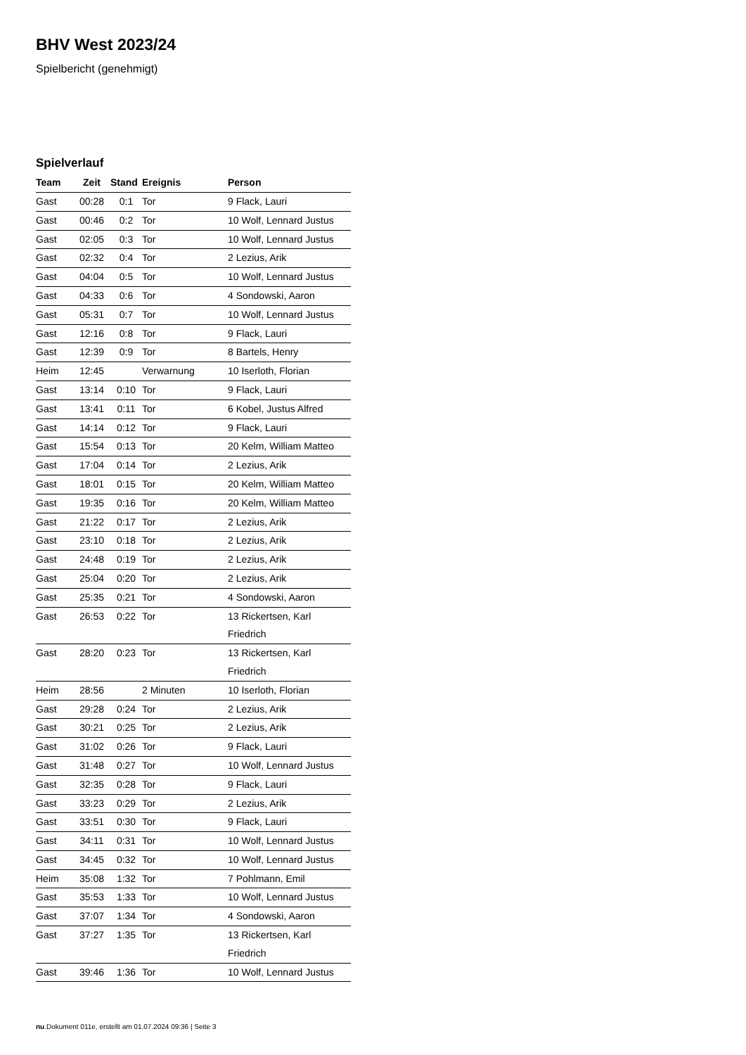BHV West 2023/24
Spielbericht (genehmigt)
Spielverlauf
| Team | Zeit | Stand | Ereignis | Person |
| --- | --- | --- | --- | --- |
| Gast | 00:28 | 0:1 | Tor | 9 Flack, Lauri |
| Gast | 00:46 | 0:2 | Tor | 10 Wolf, Lennard Justus |
| Gast | 02:05 | 0:3 | Tor | 10 Wolf, Lennard Justus |
| Gast | 02:32 | 0:4 | Tor | 2 Lezius, Arik |
| Gast | 04:04 | 0:5 | Tor | 10 Wolf, Lennard Justus |
| Gast | 04:33 | 0:6 | Tor | 4 Sondowski, Aaron |
| Gast | 05:31 | 0:7 | Tor | 10 Wolf, Lennard Justus |
| Gast | 12:16 | 0:8 | Tor | 9 Flack, Lauri |
| Gast | 12:39 | 0:9 | Tor | 8 Bartels, Henry |
| Heim | 12:45 | | Verwarnung | 10 Iserloth, Florian |
| Gast | 13:14 | 0:10 | Tor | 9 Flack, Lauri |
| Gast | 13:41 | 0:11 | Tor | 6 Kobel, Justus Alfred |
| Gast | 14:14 | 0:12 | Tor | 9 Flack, Lauri |
| Gast | 15:54 | 0:13 | Tor | 20 Kelm, William Matteo |
| Gast | 17:04 | 0:14 | Tor | 2 Lezius, Arik |
| Gast | 18:01 | 0:15 | Tor | 20 Kelm, William Matteo |
| Gast | 19:35 | 0:16 | Tor | 20 Kelm, William Matteo |
| Gast | 21:22 | 0:17 | Tor | 2 Lezius, Arik |
| Gast | 23:10 | 0:18 | Tor | 2 Lezius, Arik |
| Gast | 24:48 | 0:19 | Tor | 2 Lezius, Arik |
| Gast | 25:04 | 0:20 | Tor | 2 Lezius, Arik |
| Gast | 25:35 | 0:21 | Tor | 4 Sondowski, Aaron |
| Gast | 26:53 | 0:22 | Tor | 13 Rickertsen, Karl Friedrich |
| Gast | 28:20 | 0:23 | Tor | 13 Rickertsen, Karl Friedrich |
| Heim | 28:56 | | 2 Minuten | 10 Iserloth, Florian |
| Gast | 29:28 | 0:24 | Tor | 2 Lezius, Arik |
| Gast | 30:21 | 0:25 | Tor | 2 Lezius, Arik |
| Gast | 31:02 | 0:26 | Tor | 9 Flack, Lauri |
| Gast | 31:48 | 0:27 | Tor | 10 Wolf, Lennard Justus |
| Gast | 32:35 | 0:28 | Tor | 9 Flack, Lauri |
| Gast | 33:23 | 0:29 | Tor | 2 Lezius, Arik |
| Gast | 33:51 | 0:30 | Tor | 9 Flack, Lauri |
| Gast | 34:11 | 0:31 | Tor | 10 Wolf, Lennard Justus |
| Gast | 34:45 | 0:32 | Tor | 10 Wolf, Lennard Justus |
| Heim | 35:08 | 1:32 | Tor | 7 Pohlmann, Emil |
| Gast | 35:53 | 1:33 | Tor | 10 Wolf, Lennard Justus |
| Gast | 37:07 | 1:34 | Tor | 4 Sondowski, Aaron |
| Gast | 37:27 | 1:35 | Tor | 13 Rickertsen, Karl Friedrich |
| Gast | 39:46 | 1:36 | Tor | 10 Wolf, Lennard Justus |
nu.Dokument 011e, erstellt am 01.07.2024 09:36 | Seite 3